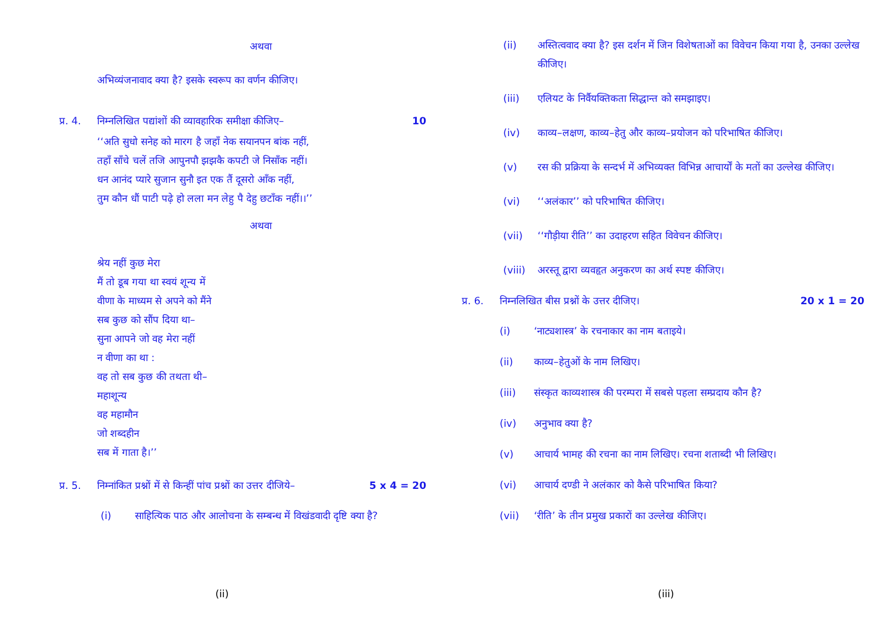अथवा
अभिव्यंजनावाद क्या है? इसके स्वरूप का वर्णन कीजिए।
प्र. 4. निम्नलिखित पद्यांशों की व्यावहारिक समीक्षा कीजिए– 10
‘‘अति सुधो सनेह को मारग है जहाँ नेक सयानपन बांक नहीं,
तहाँ साँचे चलें तजि आपुनपौ झझकै कपटी जे निसाँक नहीं।
धन आनंद प्यारे सुजान सुनौ इत एक तैं दूसरो आँक नहीं,
तुम कौन धौं पाटी पढ़े हो लला मन लेहु पै देहु छटाँक नहीं।।’’
अथवा
श्रेय नहीं कुछ मेरा
मैं तो डूब गया था स्वयं शून्य में
वीणा के माध्यम से अपने को मैंने
सब कुछ को सौंप दिया था–
सुना आपने जो वह मेरा नहीं
न वीणा का था :
वह तो सब कुछ की तथता थी–
महाशून्य
वह महामौन
जो शब्दहीन
सब में गाता है।’’
प्र. 5. निम्नांकित प्रश्नों में से किन्हीं पांच प्रश्नों का उत्तर दीजिये– 5 x 4 = 20
(i) साहित्यिक पाठ और आलोचना के सम्बन्ध में विखंडवादी दृष्टि क्या है?
(ii)
(ii) अस्तित्ववाद क्या है? इस दर्शन में जिन विशेषताओं का विवेचन किया गया है, उनका उल्लेख कीजिए।
(iii) एलियट के निर्वैयक्तिकता सिद्धान्त को समझाइए।
(iv) काव्य–लक्षण, काव्य–हेतु और काव्य–प्रयोजन को परिभाषित कीजिए।
(v) रस की प्रक्रिया के सन्दर्भ में अभिव्यक्त विभिन्न आचार्यों के मतों का उल्लेख कीजिए।
(vi) ‘‘अलंकार’’ को परिभाषित कीजिए।
(vii) ‘‘गौड़ीया रीति’’ का उदाहरण सहित विवेचन कीजिए।
(viii) अरस्तू द्वारा व्यवहृत अनुकरण का अर्थ स्पष्ट कीजिए।
प्र. 6. निम्नलिखित बीस प्रश्नों के उत्तर दीजिए। 20 x 1 = 20
(i) ‘नाट्यशास्त्र’ के रचनाकार का नाम बताइये।
(ii) काव्य–हेतुओं के नाम लिखिए।
(iii) संस्कृत काव्यशास्त्र की परम्परा में सबसे पहला सम्प्रदाय कौन है?
(iv) अनुभाव क्या है?
(v) आचार्य भामह की रचना का नाम लिखिए। रचना शताब्दी भी लिखिए।
(vi) आचार्य दण्डी ने अलंकार को कैसे परिभाषित किया?
(vii) ‘रीति’ के तीन प्रमुख प्रकारों का उल्लेख कीजिए।
(iii)